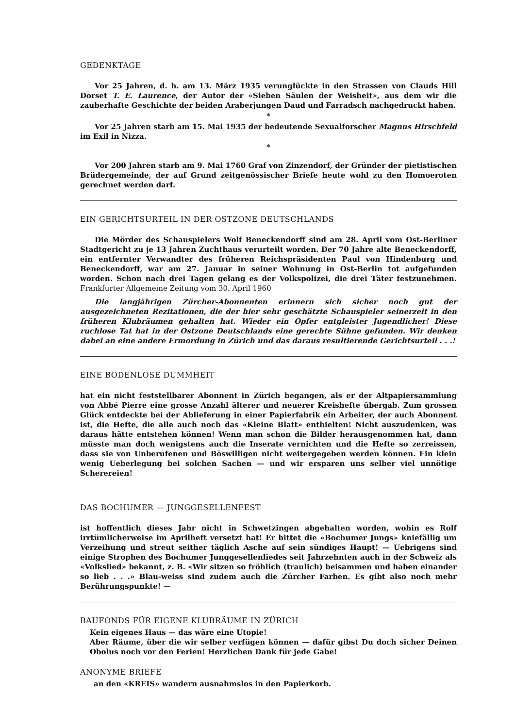GEDENKTAGE
Vor 25 Jahren, d. h. am 13. März 1935 verunglückte in den Strassen von Clauds Hill Dorset T. E. Laurence, der Autor der «Sieben Säulen der Weisheit», aus dem wir die zauberhafte Geschichte der beiden Araberjungen Daud und Farradsch nachgedruckt haben.
*
Vor 25 Jahren starb am 15. Mai 1935 der bedeutende Sexualforscher Magnus Hirschfeld im Exil in Nizza.
*
Vor 200 Jahren starb am 9. Mai 1760 Graf von Zinzendorf, der Gründer der pietistischen Brüdergemeinde, der auf Grund zeitgenössischer Briefe heute wohl zu den Homoeroten gerechnet werden darf.
EIN GERICHTSURTEIL IN DER OSTZONE DEUTSCHLANDS
Die Mörder des Schauspielers Wolf Beneckendorff sind am 28. April vom Ost-Berliner Stadtgericht zu je 13 Jahren Zuchthaus verurteilt worden. Der 70 Jahre alte Beneckendorff, ein entfernter Verwandter des früheren Reichspräsidenten Paul von Hindenburg und Beneckendorff, war am 27. Januar in seiner Wohnung in Ost-Berlin tot aufgefunden worden. Schon nach drei Tagen gelang es der Volkspolizei, die drei Täter festzunehmen. Frankfurter Allgemeine Zeitung vom 30. April 1960
Die langjährigen Zürcher-Abonnenten erinnern sich sicher noch gut der ausgezeichneten Rezitationen, die der hier sehr geschätzte Schauspieler seinerzeit in den früheren Klubräumen gehalten hat. Wieder ein Opfer entgleister Jugendlicher! Diese ruchlose Tat hat in der Ostzone Deutschlands eine gerechte Sühne gefunden. Wir denken dabei an eine andere Ermordung in Zürich und das daraus resultierende Gerichtsurteil . . .!
EINE BODENLOSE DUMMHEIT
hat ein nicht feststellbarer Abonnent in Zürich begangen, als er der Altpapiersammlung von Abbé Pierre eine grosse Anzahl älterer und neuerer Kreishefte übergab. Zum grossen Glück entdeckte bei der Ablieferung in einer Papierfabrik ein Arbeiter, der auch Abonnent ist, die Hefte, die alle auch noch das «Kleine Blatt» enthielten! Nicht auszudenken, was daraus hätte entstehen können! Wenn man schon die Bilder herausgenommen hat, dann müsste man doch wenigstens auch die Inserate vernichten und die Hefte so zerreissen, dass sie von Unberufenen und Böswilligen nicht weitergegeben werden können. Ein klein wenig Ueberlegung bei solchen Sachen — und wir ersparen uns selber viel unnötige Scherereien!
DAS BOCHUMER — JUNGGESELLENFEST
ist hoffentlich dieses Jahr nicht in Schwetzingen abgehalten worden, wohin es Rolf irrtümlicherweise im Aprilheft versetzt hat! Er bittet die «Bochumer Jungs» kniefällig um Verzeihung und streut seither täglich Asche auf sein sündiges Haupt! — Uebrigens sind einige Strophen des Bochumer Junggesellenliedes seit Jahrzehnten auch in der Schweiz als «Volkslied» bekannt, z. B. «Wir sitzen so fröhlich (traulich) beisammen und haben einander so lieb . . .» Blau-weiss sind zudem auch die Zürcher Farben. Es gibt also noch mehr Berührungspunkte! —
BAUFONDS FÜR EIGENE KLUBRÄUME IN ZÜRICH
Kein eigenes Haus — das wäre eine Utopie!
Aber Räume, über die wir selber verfügen können — dafür gibst Du doch sicher Deinen Obolus noch vor den Ferien! Herzlichen Dank für jede Gabe!
ANONYME BRIEFE
an den «KREIS» wandern ausnahmslos in den Papierkorb.